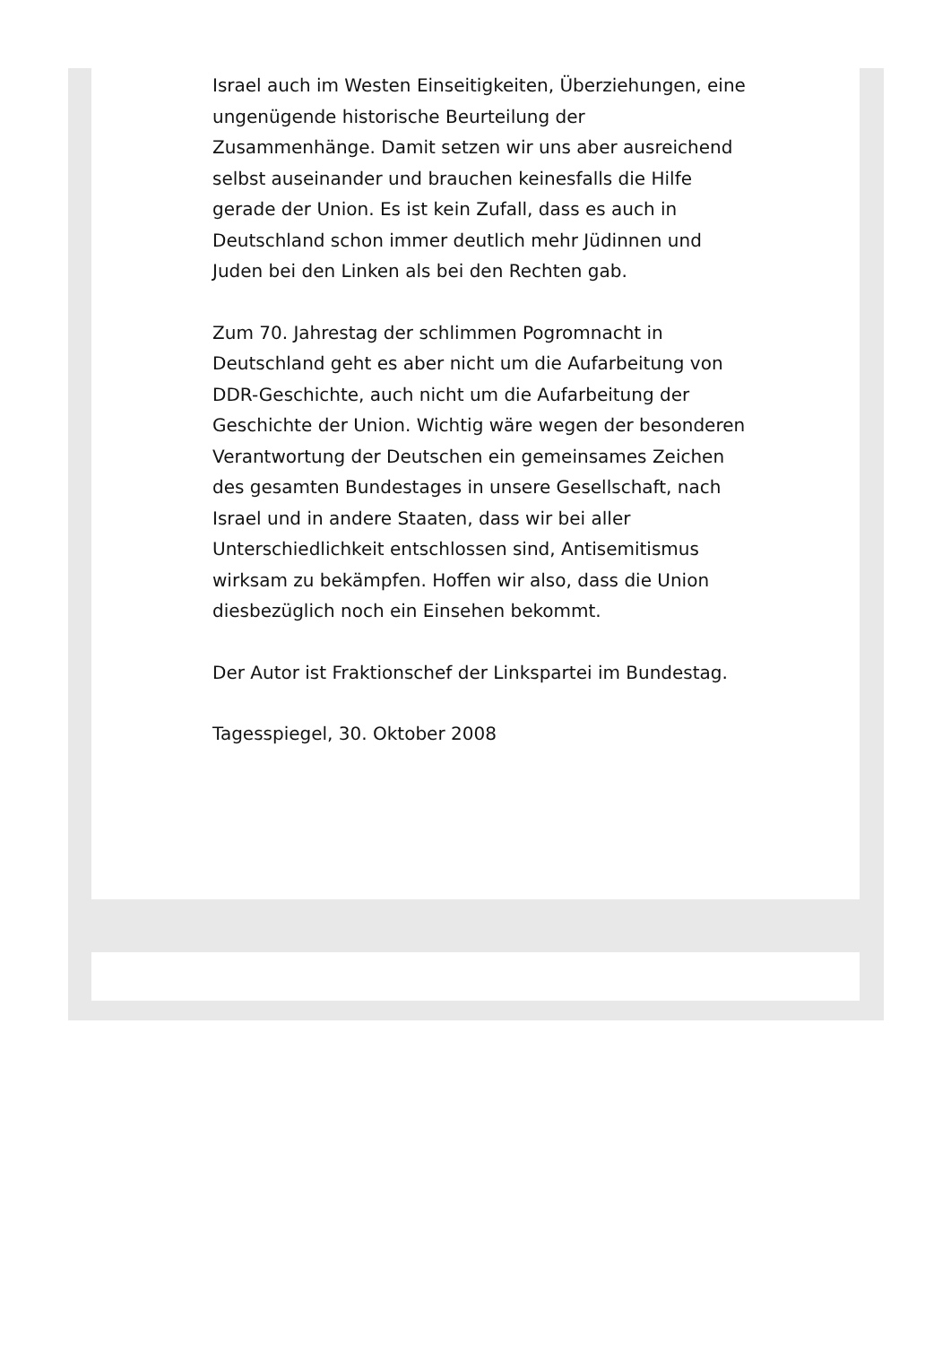Israel auch im Westen Einseitigkeiten, Überziehungen, eine ungenügende historische Beurteilung der Zusammenhänge. Damit setzen wir uns aber ausreichend selbst auseinander und brauchen keinesfalls die Hilfe gerade der Union. Es ist kein Zufall, dass es auch in Deutschland schon immer deutlich mehr Jüdinnen und Juden bei den Linken als bei den Rechten gab.
Zum 70. Jahrestag der schlimmen Pogromnacht in Deutschland geht es aber nicht um die Aufarbeitung von DDR-Geschichte, auch nicht um die Aufarbeitung der Geschichte der Union. Wichtig wäre wegen der besonderen Verantwortung der Deutschen ein gemeinsames Zeichen des gesamten Bundestages in unsere Gesellschaft, nach Israel und in andere Staaten, dass wir bei aller Unterschiedlichkeit entschlossen sind, Antisemitismus wirksam zu bekämpfen. Hoffen wir also, dass die Union diesbezüglich noch ein Einsehen bekommt.
Der Autor ist Fraktionschef der Linkspartei im Bundestag.
Tagesspiegel, 30. Oktober 2008